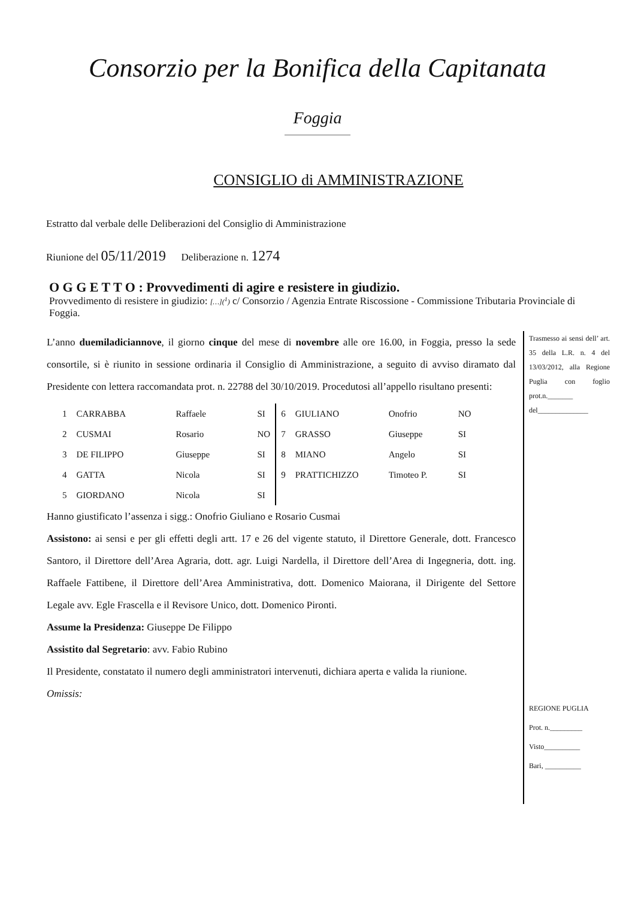Consorzio per la Bonifica della Capitanata
Foggia
CONSIGLIO di AMMINISTRAZIONE
Estratto dal verbale delle Deliberazioni del Consiglio di Amministrazione
Riunione del 05/11/2019 Deliberazione n. 1274
O G G E T T O : Provvedimenti di agire e resistere in giudizio.
Provvedimento di resistere in giudizio: […](<sup>1</sup>) c/ Consorzio / Agenzia Entrate Riscossione - Commissione Tributaria Provinciale di Foggia.
L’anno duemiladiciannove, il giorno cinque del mese di novembre alle ore 16.00, in Foggia, presso la sede consortile, si è riunito in sessione ordinaria il Consiglio di Amministrazione, a seguito di avviso diramato dal Presidente con lettera raccomandata prot. n. 22788 del 30/10/2019. Procedutosi all’appello risultano presenti:
| 1 | CARRABBA | Raffaele | SI | 6 | GIULIANO | Onofrio | NO |
| 2 | CUSMAI | Rosario | NO | 7 | GRASSO | Giuseppe | SI |
| 3 | DE FILIPPO | Giuseppe | SI | 8 | MIANO | Angelo | SI |
| 4 | GATTA | Nicola | SI | 9 | PRATTICHIZZO | Timoteo P. | SI |
| 5 | GIORDANO | Nicola | SI | | | | |
Hanno giustificato l’assenza i sigg.: Onofrio Giuliano e Rosario Cusmai
Assistono: ai sensi e per gli effetti degli artt. 17 e 26 del vigente statuto, il Direttore Generale, dott. Francesco Santoro, il Direttore dell’Area Agraria, dott. agr. Luigi Nardella, il Direttore dell’Area di Ingegneria, dott. ing. Raffaele Fattibene, il Direttore dell’Area Amministrativa, dott. Domenico Maiorana, il Dirigente del Settore Legale avv. Egle Frascella e il Revisore Unico, dott. Domenico Pironti.
Assume la Presidenza: Giuseppe De Filippo
Assistito dal Segretario: avv. Fabio Rubino
Il Presidente, constatato il numero degli amministratori intervenuti, dichiara aperta e valida la riunione.
Omissis:
Trasmesso ai sensi dell’ art. 35 della L.R. n. 4 del 13/03/2012, alla Regione Puglia con foglio prot.n._______ del______________
REGIONE PUGLIA
Prot. n._________
Visto__________
Bari, __________